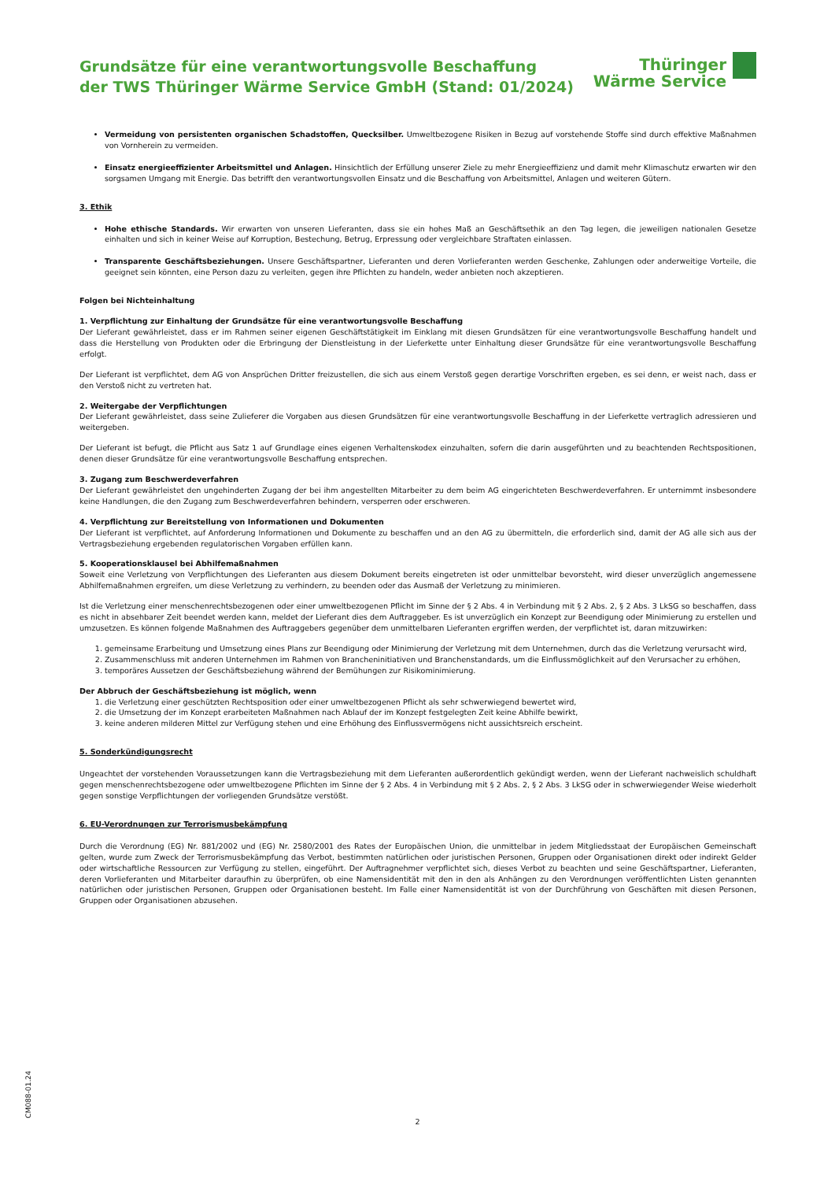Grundsätze für eine verantwortungsvolle Beschaffung
der TWS Thüringer Wärme Service GmbH (Stand: 01/2024)
Thüringer
Wärme Service
Vermeidung von persistenten organischen Schadstoffen, Quecksilber. Umweltbezogene Risiken in Bezug auf vorstehende Stoffe sind durch effektive Maßnahmen von Vornherein zu vermeiden.
Einsatz energieeffizienter Arbeitsmittel und Anlagen. Hinsichtlich der Erfüllung unserer Ziele zu mehr Energieeffizienz und damit mehr Klimaschutz erwarten wir den sorgsamen Umgang mit Energie. Das betrifft den verantwortungsvollen Einsatz und die Beschaffung von Arbeitsmittel, Anlagen und weiteren Gütern.
3. Ethik
Hohe ethische Standards. Wir erwarten von unseren Lieferanten, dass sie ein hohes Maß an Geschäftsethik an den Tag legen, die jeweiligen nationalen Gesetze einhalten und sich in keiner Weise auf Korruption, Bestechung, Betrug, Erpressung oder vergleichbare Straftaten einlassen.
Transparente Geschäftsbeziehungen. Unsere Geschäftspartner, Lieferanten und deren Vorlieferanten werden Geschenke, Zahlungen oder anderweitige Vorteile, die geeignet sein könnten, eine Person dazu zu verleiten, gegen ihre Pflichten zu handeln, weder anbieten noch akzeptieren.
Folgen bei Nichteinhaltung
1. Verpflichtung zur Einhaltung der Grundsätze für eine verantwortungsvolle Beschaffung
Der Lieferant gewährleistet, dass er im Rahmen seiner eigenen Geschäftstätigkeit im Einklang mit diesen Grundsätzen für eine verantwortungsvolle Beschaffung handelt und dass die Herstellung von Produkten oder die Erbringung der Dienstleistung in der Lieferkette unter Einhaltung dieser Grundsätze für eine verantwortungsvolle Beschaffung erfolgt.
Der Lieferant ist verpflichtet, dem AG von Ansprüchen Dritter freizustellen, die sich aus einem Verstoß gegen derartige Vorschriften ergeben, es sei denn, er weist nach, dass er den Verstoß nicht zu vertreten hat.
2. Weitergabe der Verpflichtungen
Der Lieferant gewährleistet, dass seine Zulieferer die Vorgaben aus diesen Grundsätzen für eine verantwortungsvolle Beschaffung in der Lieferkette vertraglich adressieren und weitergeben.
Der Lieferant ist befugt, die Pflicht aus Satz 1 auf Grundlage eines eigenen Verhaltenskodex einzuhalten, sofern die darin ausgeführten und zu beachtenden Rechtspositionen, denen dieser Grundsätze für eine verantwortungsvolle Beschaffung entsprechen.
3. Zugang zum Beschwerdeverfahren
Der Lieferant gewährleistet den ungehinderten Zugang der bei ihm angestellten Mitarbeiter zu dem beim AG eingerichteten Beschwerdeverfahren. Er unternimmt insbesondere keine Handlungen, die den Zugang zum Beschwerdeverfahren behindern, versperren oder erschweren.
4. Verpflichtung zur Bereitstellung von Informationen und Dokumenten
Der Lieferant ist verpflichtet, auf Anforderung Informationen und Dokumente zu beschaffen und an den AG zu übermitteln, die erforderlich sind, damit der AG alle sich aus der Vertragsbeziehung ergebenden regulatorischen Vorgaben erfüllen kann.
5. Kooperationsklausel bei Abhilfemaßnahmen
Soweit eine Verletzung von Verpflichtungen des Lieferanten aus diesem Dokument bereits eingetreten ist oder unmittelbar bevorsteht, wird dieser unverzüglich angemessene Abhilfemaßnahmen ergreifen, um diese Verletzung zu verhindern, zu beenden oder das Ausmaß der Verletzung zu minimieren.
Ist die Verletzung einer menschenrechtsbezogenen oder einer umweltbezogenen Pflicht im Sinne der § 2 Abs. 4 in Verbindung mit § 2 Abs. 2, § 2 Abs. 3 LkSG so beschaffen, dass es nicht in absehbarer Zeit beendet werden kann, meldet der Lieferant dies dem Auftraggeber. Es ist unverzüglich ein Konzept zur Beendigung oder Minimierung zu erstellen und umzusetzen. Es können folgende Maßnahmen des Auftraggebers gegenüber dem unmittelbaren Lieferanten ergriffen werden, der verpflichtet ist, daran mitzuwirken:
1. gemeinsame Erarbeitung und Umsetzung eines Plans zur Beendigung oder Minimierung der Verletzung mit dem Unternehmen, durch das die Verletzung verursacht wird,
2. Zusammenschluss mit anderen Unternehmen im Rahmen von Brancheninitiativen und Branchenstandards, um die Einflussmöglichkeit auf den Verursacher zu erhöhen,
3. temporäres Aussetzen der Geschäftsbeziehung während der Bemühungen zur Risikominimierung.
Der Abbruch der Geschäftsbeziehung ist möglich, wenn
1. die Verletzung einer geschützten Rechtsposition oder einer umweltbezogenen Pflicht als sehr schwerwiegend bewertet wird,
2. die Umsetzung der im Konzept erarbeiteten Maßnahmen nach Ablauf der im Konzept festgelegten Zeit keine Abhilfe bewirkt,
3. keine anderen milderen Mittel zur Verfügung stehen und eine Erhöhung des Einflussvermögens nicht aussichtsreich erscheint.
5. Sonderkündigungsrecht
Ungeachtet der vorstehenden Voraussetzungen kann die Vertragsbeziehung mit dem Lieferanten außerordentlich gekündigt werden, wenn der Lieferant nachweislich schuldhaft gegen menschenrechtsbezogene oder umweltbezogene Pflichten im Sinne der § 2 Abs. 4 in Verbindung mit § 2 Abs. 2, § 2 Abs. 3 LkSG oder in schwerwiegender Weise wiederholt gegen sonstige Verpflichtungen der vorliegenden Grundsätze verstößt.
6. EU-Verordnungen zur Terrorismusbekämpfung
Durch die Verordnung (EG) Nr. 881/2002 und (EG) Nr. 2580/2001 des Rates der Europäischen Union, die unmittelbar in jedem Mitgliedsstaat der Europäischen Gemeinschaft gelten, wurde zum Zweck der Terrorismusbekämpfung das Verbot, bestimmten natürlichen oder juristischen Personen, Gruppen oder Organisationen direkt oder indirekt Gelder oder wirtschaftliche Ressourcen zur Verfügung zu stellen, eingeführt. Der Auftragnehmer verpflichtet sich, dieses Verbot zu beachten und seine Geschäftspartner, Lieferanten, deren Vorlieferanten und Mitarbeiter daraufhin zu überprüfen, ob eine Namensidentität mit den in den als Anhängen zu den Verordnungen veröffentlichten Listen genannten natürlichen oder juristischen Personen, Gruppen oder Organisationen besteht. Im Falle einer Namensidentität ist von der Durchführung von Geschäften mit diesen Personen, Gruppen oder Organisationen abzusehen.
CM088-01.24
2